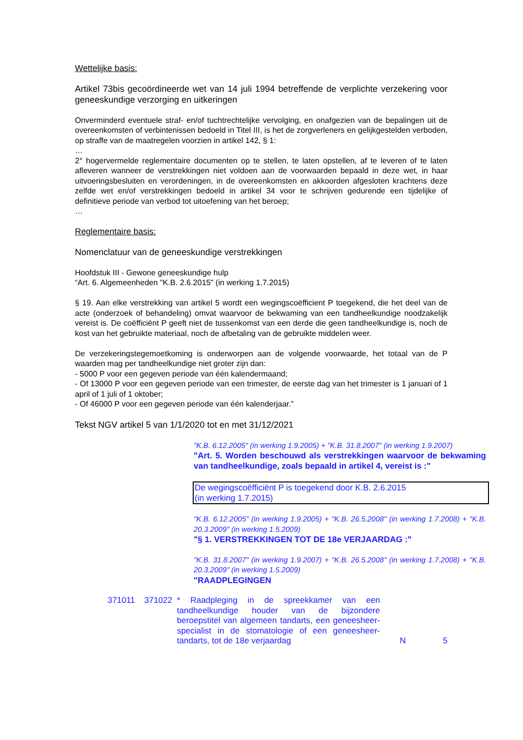Wettelijke basis:
Artikel 73bis gecoördineerde wet van 14 juli 1994 betreffende de verplichte verzekering voor geneeskundige verzorging en uitkeringen
Onverminderd eventuele straf- en/of tuchtrechtelijke vervolging, en onafgezien van de bepalingen uit de overeenkomsten of verbintenissen bedoeld in Titel III, is het de zorgverleners en gelijkgestelden verboden, op straffe van de maatregelen voorzien in artikel 142, § 1:
…
2° hogervermelde reglementaire documenten op te stellen, te laten opstellen, af te leveren of te laten afleveren wanneer de verstrekkingen niet voldoen aan de voorwaarden bepaald in deze wet, in haar uitvoeringsbesluiten en verordeningen, in de overeenkomsten en akkoorden afgesloten krachtens deze zelfde wet en/of verstrekkingen bedoeld in artikel 34 voor te schrijven gedurende een tijdelijke of definitieve periode van verbod tot uitoefening van het beroep;
…
Reglementaire basis:
Nomenclatuur van de geneeskundige verstrekkingen
Hoofdstuk III - Gewone geneeskundige hulp
“Art. 6. Algemeenheden "K.B. 2.6.2015" (in werking 1.7.2015)
§ 19. Aan elke verstrekking van artikel 5 wordt een wegingscoëfficient P toegekend, die het deel van de acte (onderzoek of behandeling) omvat waarvoor de bekwaming van een tandheelkundige noodzakelijk vereist is. De coëfficiënt P geeft niet de tussenkomst van een derde die geen tandheelkundige is, noch de kost van het gebruikte materiaal, noch de afbetaling van de gebruikte middelen weer.
De verzekeringstegemoetkoming is onderworpen aan de volgende voorwaarde, het totaal van de P waarden mag per tandheelkundige niet groter zijn dan:
- 5000 P voor een gegeven periode van één kalendermaand;
- Of 13000 P voor een gegeven periode van een trimester, de eerste dag van het trimester is 1 januari of 1 april of 1 juli of 1 oktober;
- Of 46000 P voor een gegeven periode van één kalenderjaar.”
Tekst NGV artikel 5 van 1/1/2020 tot en met 31/12/2021
"K.B. 6.12.2005" (in werking 1.9.2005) + "K.B. 31.8.2007" (in werking 1.9.2007)
"Art. 5. Worden beschouwd als verstrekkingen waarvoor de bekwaming van tandheelkundige, zoals bepaald in artikel 4, vereist is :"
De wegingscoëfficiënt P is toegekend door K.B. 2.6.2015
(in werking 1.7.2015)
"K.B. 6.12.2005" (in werking 1.9.2005) + "K.B. 26.5.2008" (in werking 1.7.2008) + "K.B. 20.3.2009" (in werking 1.5.2009)
"§ 1. VERSTREKKINGEN TOT DE 18e VERJAARDAG :"
"K.B. 31.8.2007" (in werking 1.9.2007) + "K.B. 26.5.2008" (in werking 1.7.2008) + "K.B. 20.3.2009" (in werking 1.5.2009)
"RAADPLEGINGEN
371011 371022 * Raadpleging in de spreekkamer van een tandheelkundige houder van de bijzondere beroepstitel van algemeen tandarts, een geneesheer-specialist in de stomatologie of een geneesheer-tandarts, tot de 18e verjaardag
N 5